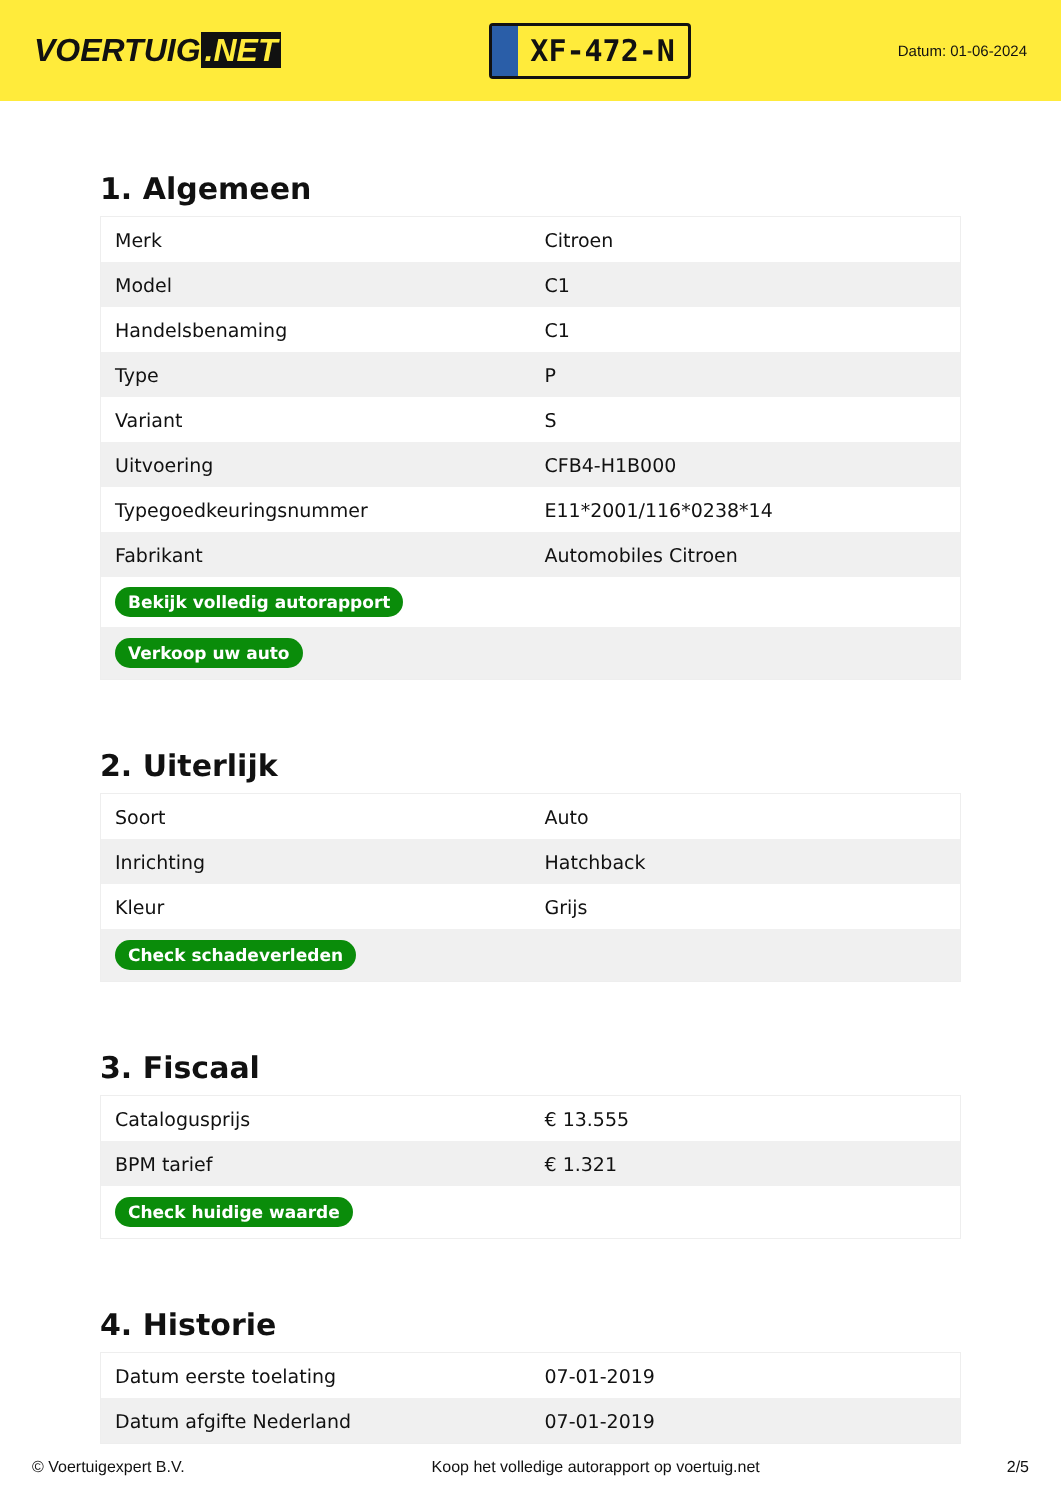VOERTUIG.NET
XF-472-N
Datum: 01-06-2024
1. Algemeen
| Merk | Citroen |
| Model | C1 |
| Handelsbenaming | C1 |
| Type | P |
| Variant | S |
| Uitvoering | CFB4-H1B000 |
| Typegoedkeuringsnummer | E11*2001/116*0238*14 |
| Fabrikant | Automobiles Citroen |
| Bekijk volledig autorapport | |
| Verkoop uw auto | |
2. Uiterlijk
| Soort | Auto |
| Inrichting | Hatchback |
| Kleur | Grijs |
| Check schadeverleden | |
3. Fiscaal
| Catalogusprijs | € 13.555 |
| BPM tarief | € 1.321 |
| Check huidige waarde | |
4. Historie
| Datum eerste toelating | 07-01-2019 |
| Datum afgifte Nederland | 07-01-2019 |
© Voertuigexpert B.V. Koop het volledige autorapport op voertuig.net 2/5